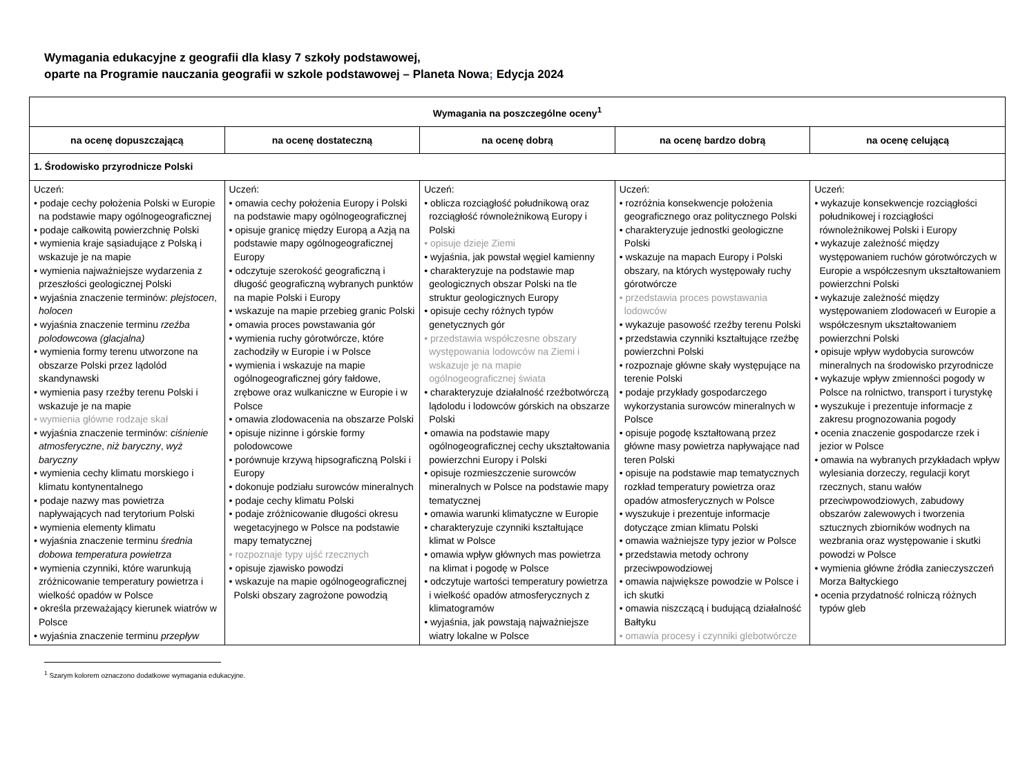Wymagania edukacyjne z geografii dla klasy 7 szkoły podstawowej,
oparte na Programie nauczania geografii w szkole podstawowej – Planeta Nowa; Edycja 2024
| Wymagania na poszczególne oceny<sup>1</sup> | | | | |
| --- | --- | --- | --- | --- |
| na ocenę dopuszczającą | na ocenę dostateczną | na ocenę dobrą | na ocenę bardzo dobrą | na ocenę celującą |
| 1. Środowisko przyrodnicze Polski | | | | |
| Uczeń: • podaje cechy położenia Polski w Europie na podstawie mapy ogólnogeograficznej • podaje całkowitą powierzchnię Polski • wymienia kraje sąsiadujące z Polską i wskazuje je na mapie • wymienia najważniejsze wydarzenia z przeszłości geologicznej Polski • wyjaśnia znaczenie terminów: plejstocen , holocen • wyjaśnia znaczenie terminu rzeźba polodowcowa (glacjalna) • wymienia formy terenu utworzone na obszarze Polski przez lądolód skandynawski • wymienia pasy rzeźby terenu Polski i wskazuje je na mapie • wymienia główne rodzaje skał • wyjaśnia znaczenie terminów: ciśnienie atmosferyczne , niż baryczny , wyż baryczny • wymienia cechy klimatu morskiego i klimatu kontynentalnego • podaje nazwy mas powietrza napływających nad terytorium Polski • wymienia elementy klimatu • wyjaśnia znaczenie terminu średnia dobowa temperatura powietrza • wymienia czynniki, które warunkują zróżnicowanie temperatury powietrza i wielkość opadów w Polsce • określa przeważający kierunek wiatrów w Polsce • wyjaśnia znaczenie terminu przepływ | Uczeń: • omawia cechy położenia Europy i Polski na podstawie mapy ogólnogeograficznej • opisuje granicę między Europą a Azją na podstawie mapy ogólnogeograficznej Europy • odczytuje szerokość geograficzną i długość geograficzną wybranych punktów na mapie Polski i Europy • wskazuje na mapie przebieg granic Polski • omawia proces powstawania gór • wymienia ruchy górotwórcze, które zachodziły w Europie i w Polsce • wymienia i wskazuje na mapie ogólnogeograficznej góry fałdowe, zrębowe oraz wulkaniczne w Europie i w Polsce • omawia zlodowacenia na obszarze Polski • opisuje nizinne i górskie formy polodowcowe • porównuje krzywą hipsograficzną Polski i Europy • dokonuje podziału surowców mineralnych • podaje cechy klimatu Polski • podaje zróżnicowanie długości okresu wegetacyjnego w Polsce na podstawie mapy tematycznej • rozpoznaje typy ujść rzecznych • opisuje zjawisko powodzi • wskazuje na mapie ogólnogeograficznej Polski obszary zagrożone powodzią | Uczeń: • oblicza rozciągłość południkową oraz rozciągłość równoleżnikową Europy i Polski • opisuje dzieje Ziemi • wyjaśnia, jak powstał węgiel kamienny • charakteryzuje na podstawie map geologicznych obszar Polski na tle struktur geologicznych Europy • opisuje cechy różnych typów genetycznych gór • przedstawia współczesne obszary występowania lodowców na Ziemi i wskazuje je na mapie ogólnogeograficznej świata • charakteryzuje działalność rzeźbotwórczą lądolodu i lodowców górskich na obszarze Polski • omawia na podstawie mapy ogólnogeograficznej cechy ukształtowania powierzchni Europy i Polski • opisuje rozmieszczenie surowców mineralnych w Polsce na podstawie mapy tematycznej • omawia warunki klimatyczne w Europie • charakteryzuje czynniki kształtujące klimat w Polsce • omawia wpływ głównych mas powietrza na klimat i pogodę w Polsce • odczytuje wartości temperatury powietrza i wielkość opadów atmosferycznych z klimatogramów • wyjaśnia, jak powstają najważniejsze wiatry lokalne w Polsce | Uczeń: • rozróżnia konsekwencje położenia geograficznego oraz politycznego Polski • charakteryzuje jednostki geologiczne Polski • wskazuje na mapach Europy i Polski obszary, na których występowały ruchy górotwórcze • przedstawia proces powstawania lodowców • wykazuje pasowość rzeźby terenu Polski • przedstawia czynniki kształtujące rzeźbę powierzchni Polski • rozpoznaje główne skały występujące na terenie Polski • podaje przykłady gospodarczego wykorzystania surowców mineralnych w Polsce • opisuje pogodę kształtowaną przez główne masy powietrza napływające nad teren Polski • opisuje na podstawie map tematycznych rozkład temperatury powietrza oraz opadów atmosferycznych w Polsce • wyszukuje i prezentuje informacje dotyczące zmian klimatu Polski • omawia ważniejsze typy jezior w Polsce • przedstawia metody ochrony przeciwpowodziowej • omawia największe powodzie w Polsce i ich skutki • omawia niszczącą i budującą działalność Bałtyku • omawia procesy i czynniki glebotwórcze | Uczeń: • wykazuje konsekwencje rozciągłości południkowej i rozciągłości równoleżnikowej Polski i Europy • wykazuje zależność między występowaniem ruchów górotwórczych w Europie a współczesnym ukształtowaniem powierzchni Polski • wykazuje zależność między występowaniem zlodowaceń w Europie a współczesnym ukształtowaniem powierzchni Polski • opisuje wpływ wydobycia surowców mineralnych na środowisko przyrodnicze • wykazuje wpływ zmienności pogody w Polsce na rolnictwo, transport i turystykę • wyszukuje i prezentuje informacje z zakresu prognozowania pogody • ocenia znaczenie gospodarcze rzek i jezior w Polsce • omawia na wybranych przykładach wpływ wylesiania dorzeczy, regulacji koryt rzecznych, stanu wałów przeciwpowodziowych, zabudowy obszarów zalewowych i tworzenia sztucznych zbiorników wodnych na wezbrania oraz występowanie i skutki powodzi w Polsce • wymienia główne źródła zanieczyszczeń Morza Bałtyckiego • ocenia przydatność rolniczą różnych typów gleb |
<sup>1</sup> Szarym kolorem oznaczono dodatkowe wymagania edukacyjne.